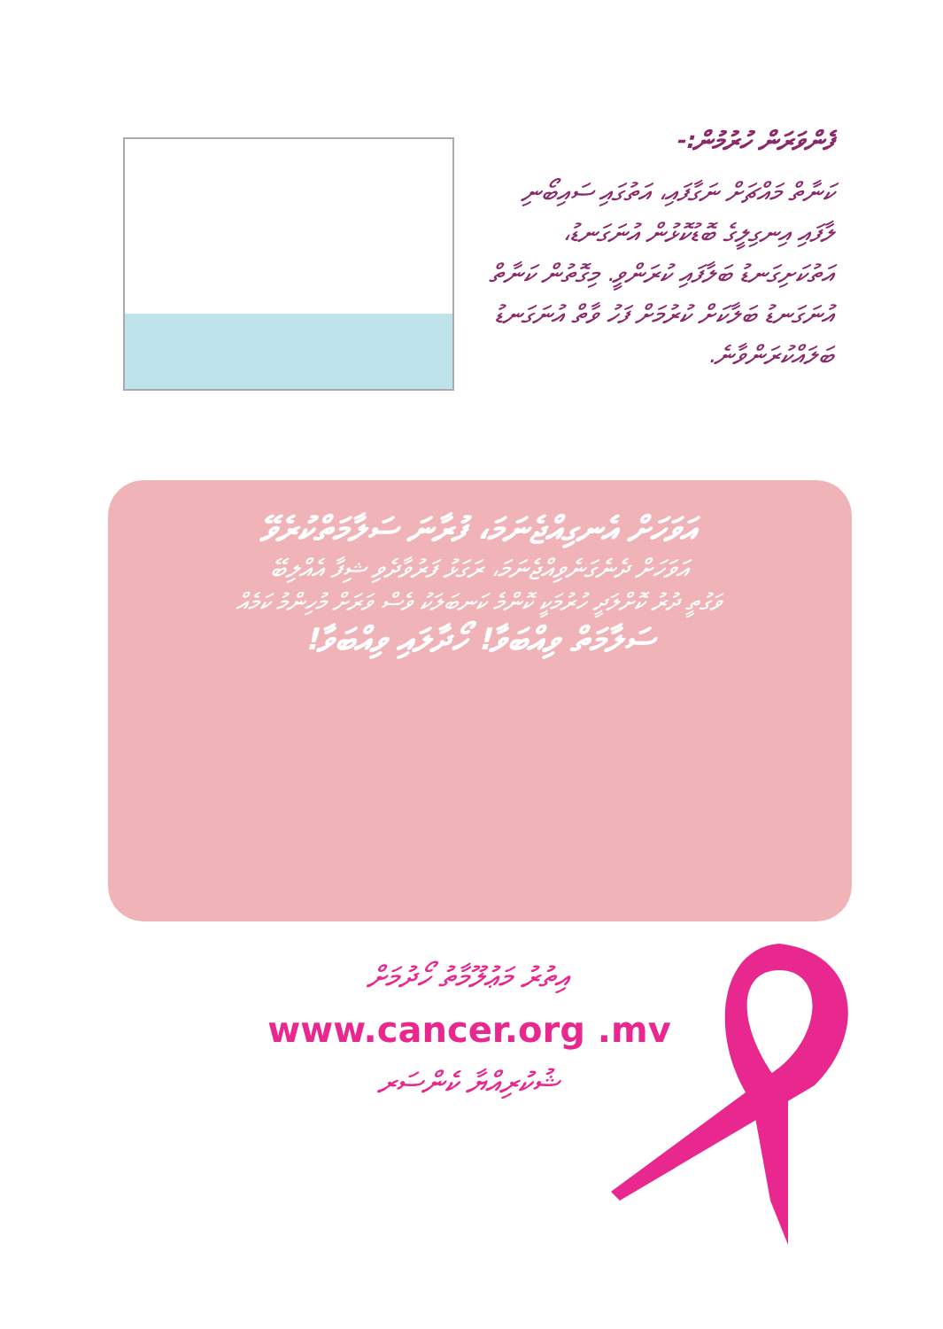ފެންވަރަން ހުރުމުން:-
ކަނާތް މައްޗަށް ނަގާފައި، އަތުގައި ސައިބޯނި ލާފައި އިނގިލީގެ ބޮޑުކޮޅުން އުނަގަނޑު، އަތުކަށިގަނޑު ބަލާފައި ކުރަންވީ. މިގޮތުން ކަނާތް އުނަގަނޑު ބަލާކަށް ކުރުމަށް ފަހު ވާތް އުނަގަނޑު ބަލައްކުރަންވާނެ.
އަވަހަށް އެނގިއްޖެނަމަ، ފުރާނަ ސަލާމަތްކުރެވޭ
އަވަހަށް ދެނެގަނެވިއްޖެނަމަ، ރަގަޅު ފަރުވާދެވި ޝިފާ އެއްލިބޭ
ވަގުތީ ދުރު ކޮށްލަދީ ހުރުމަކީ ކޮންމެ ކަނބަލަކު ވެސް ވަރަށް މުހިންމު ކަމެއް
ސަލާމަތް ވިއްބަވާ! ހޯދާލައި ވިއްބަވާ!
އިތުރު މަޢުލޫމާތު ހޯދުމަށް
www.cancer.org .mv
ޝުކުރިއްޔާ ކެންސަރ